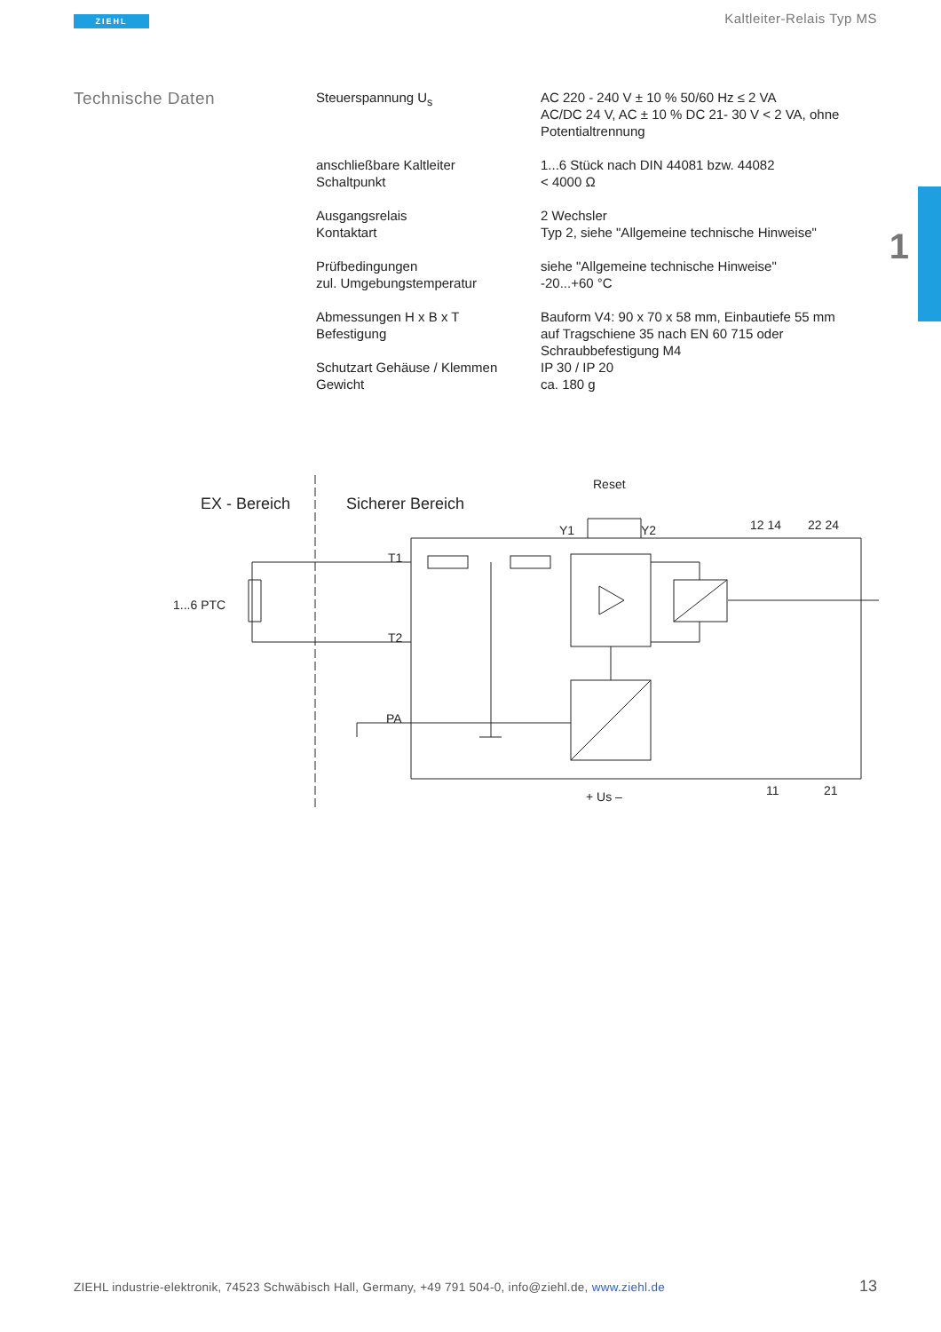ZIEHL Kaltleiter-Relais Typ MS
1
Technische Daten
| Steuerspannung U<sub>s</sub> | AC 220 - 240 V ± 10 % 50/60 Hz ≤ 2 VA AC/DC 24 V, AC ± 10 % DC 21- 30 V < 2 VA, ohne Potentialtrennung |
| anschließbare Kaltleiter Schaltpunkt | 1...6 Stück nach DIN 44081 bzw. 44082 < 4000 Ω |
| Ausgangsrelais Kontaktart | 2 Wechsler Typ 2, siehe "Allgemeine technische Hinweise" |
| Prüfbedingungen zul. Umgebungstemperatur | siehe "Allgemeine technische Hinweise" -20...+60 °C |
| Abmessungen H x B x T Befestigung | Bauform V4: 90 x 70 x 58 mm, Einbautiefe 55 mm auf Tragschiene 35 nach EN 60 715 oder Schraubbefestigung M4 |
| Schutzart Gehäuse / Klemmen Gewicht | IP 30 / IP 20 ca. 180 g |
EX - Bereich
Sicherer Bereich
Reset
1...6 PTC
T1
T2
PA
Y1
Y2
12 14
22 24
11
21
+ Us –
ZIEHL industrie-elektronik, 74523 Schwäbisch Hall, Germany, +49 791 504-0, info@ziehl.de, www.ziehl.de
13